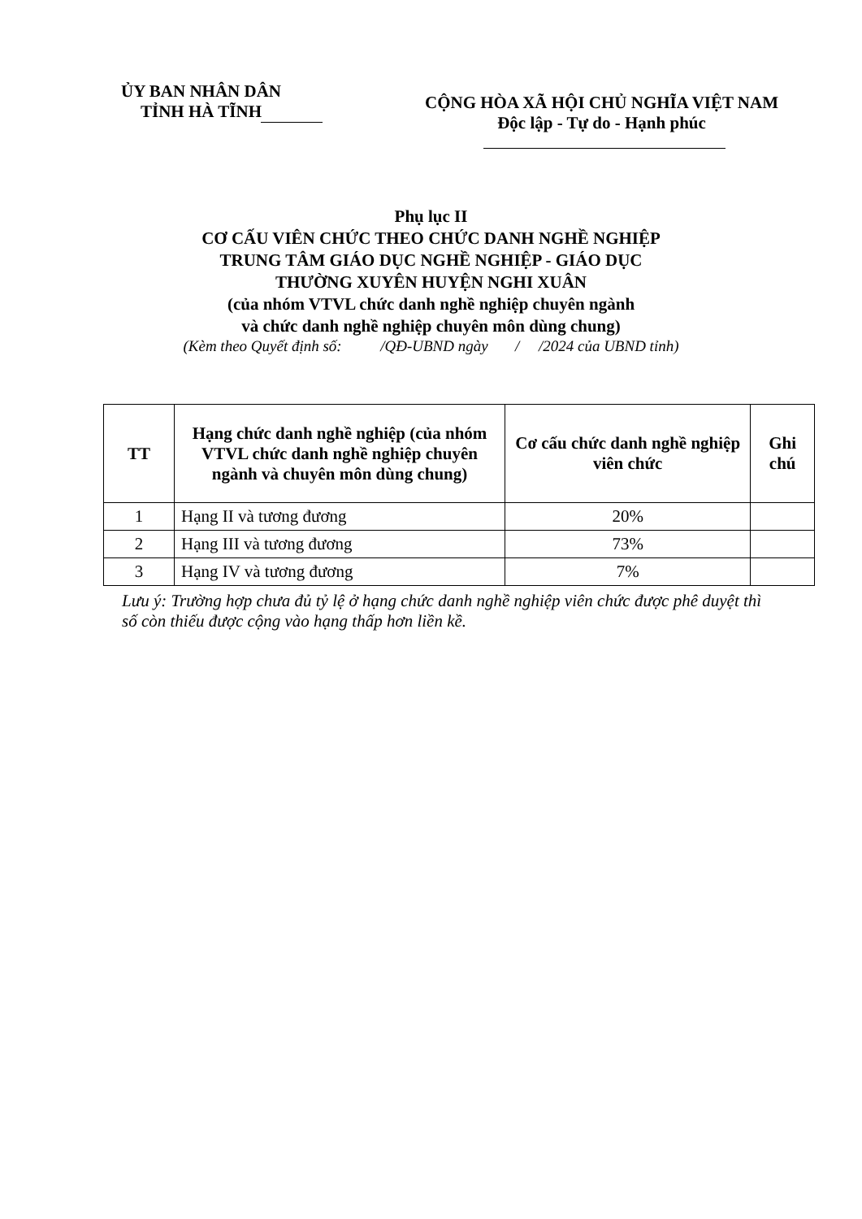ỦY BAN NHÂN DÂN
TỈNH HÀ TĨNH
CỘNG HÒA XÃ HỘI CHỦ NGHĨA VIỆT NAM
Độc lập - Tự do - Hạnh phúc
Phụ lục II
CƠ CẤU VIÊN CHỨC THEO CHỨC DANH NGHỀ NGHIỆP
TRUNG TÂM GIÁO DỤC NGHỀ NGHIỆP - GIÁO DỤC
THƯỜNG XUYÊN HUYỆN NGHI XUÂN
(của nhóm VTVL chức danh nghề nghiệp chuyên ngành
và chức danh nghề nghiệp chuyên môn dùng chung)
(Kèm theo Quyết định số: /QĐ-UBND ngày / /2024 của UBND tỉnh)
| TT | Hạng chức danh nghề nghiệp (của nhóm VTVL chức danh nghề nghiệp chuyên ngành và chuyên môn dùng chung) | Cơ cấu chức danh nghề nghiệp viên chức | Ghi chú |
| --- | --- | --- | --- |
| 1 | Hạng II và tương đương | 20% | |
| 2 | Hạng III và tương đương | 73% | |
| 3 | Hạng IV và tương đương | 7% | |
Lưu ý: Trường hợp chưa đủ tỷ lệ ở hạng chức danh nghề nghiệp viên chức được phê duyệt thì số còn thiếu được cộng vào hạng thấp hơn liền kề.